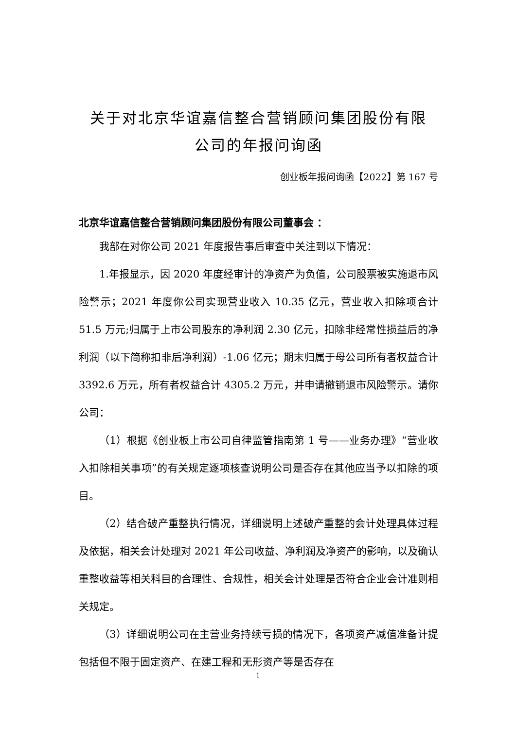关于对北京华谊嘉信整合营销顾问集团股份有限
公司的年报问询函
创业板年报问询函【2022】第 167 号
北京华谊嘉信整合营销顾问集团股份有限公司董事会 ：
我部在对你公司 2021 年度报告事后审查中关注到以下情况：
1.年报显示，因 2020 年度经审计的净资产为负值，公司股票被实施退市风险警示；2021 年度你公司实现营业收入 10.35 亿元，营业收入扣除项合计 51.5 万元;归属于上市公司股东的净利润 2.30 亿元，扣除非经常性损益后的净利润（以下简称扣非后净利润）-1.06 亿元；期末归属于母公司所有者权益合计 3392.6 万元，所有者权益合计 4305.2 万元，并申请撤销退市风险警示。请你公司：
（1）根据《创业板上市公司自律监管指南第 1 号——业务办理》“营业收入扣除相关事项”的有关规定逐项核查说明公司是否存在其他应当予以扣除的项目。
（2）结合破产重整执行情况，详细说明上述破产重整的会计处理具体过程及依据，相关会计处理对 2021 年公司收益、净利润及净资产的影响，以及确认重整收益等相关科目的合理性、合规性，相关会计处理是否符合企业会计准则相关规定。
（3）详细说明公司在主营业务持续亏损的情况下，各项资产减值准备计提包括但不限于固定资产、在建工程和无形资产等是否存在
1